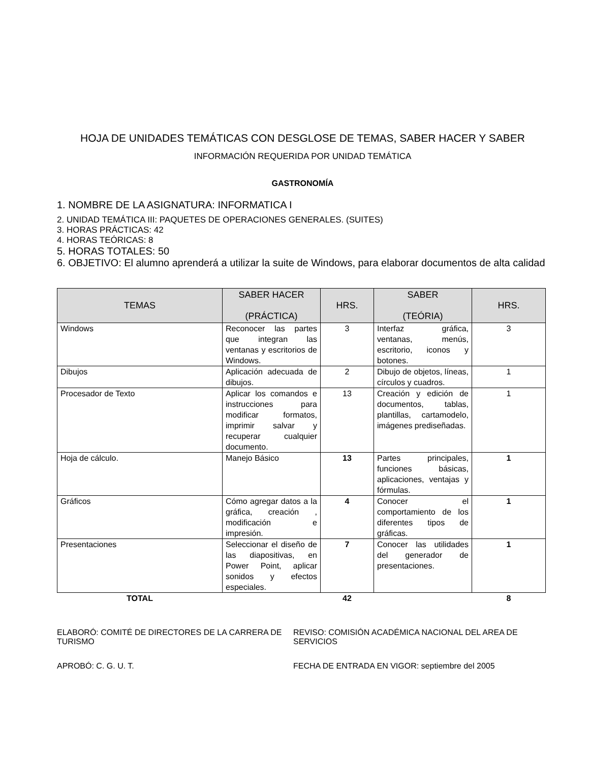HOJA DE UNIDADES TEMÁTICAS CON DESGLOSE DE TEMAS, SABER HACER Y SABER
INFORMACIÓN REQUERIDA POR UNIDAD TEMÁTICA
GASTRONOMÍA
1. NOMBRE DE LA ASIGNATURA: INFORMATICA I
2. UNIDAD TEMÁTICA III: PAQUETES DE OPERACIONES GENERALES. (SUITES)
3. HORAS PRÁCTICAS: 42
4. HORAS TEÓRICAS: 8
5. HORAS TOTALES: 50
6. OBJETIVO: El alumno aprenderá a utilizar la suite de Windows, para elaborar documentos de alta calidad
| TEMAS | SABER HACER (PRÁCTICA) | HRS. | SABER (TEÓRIA) | HRS. |
| --- | --- | --- | --- | --- |
| Windows | Reconocer las partes que integran las ventanas y escritorios de Windows. | 3 | Interfaz gráfica, ventanas, menús, escritorio, iconos y botones. | 3 |
| Dibujos | Aplicación adecuada de dibujos. | 2 | Dibujo de objetos, líneas, círculos y cuadros. | 1 |
| Procesador de Texto | Aplicar los comandos e instrucciones para modificar formatos, imprimir salvar y recuperar cualquier documento. | 13 | Creación y edición de documentos, tablas, plantillas, cartamodelo, imágenes prediseñadas. | 1 |
| Hoja de cálculo. | Manejo Básico | 13 | Partes principales, funciones básicas, aplicaciones, ventajas y fórmulas. | 1 |
| Gráficos | Cómo agregar datos a la gráfica, creación , modificación e impresión. | 4 | Conocer el comportamiento de los diferentes tipos de gráficas. | 1 |
| Presentaciones | Seleccionar el diseño de las diapositivas, en Power Point, aplicar sonidos y efectos especiales. | 7 | Conocer las utilidades del generador de presentaciones. | 1 |
| TOTAL | | 42 | | 8 |
ELABORÓ: COMITÉ DE DIRECTORES DE LA CARRERA DE TURISMO
REVISO: COMISIÓN ACADÉMICA NACIONAL DEL AREA DE SERVICIOS
APROBÓ: C. G. U. T. FECHA DE ENTRADA EN VIGOR: septiembre del 2005